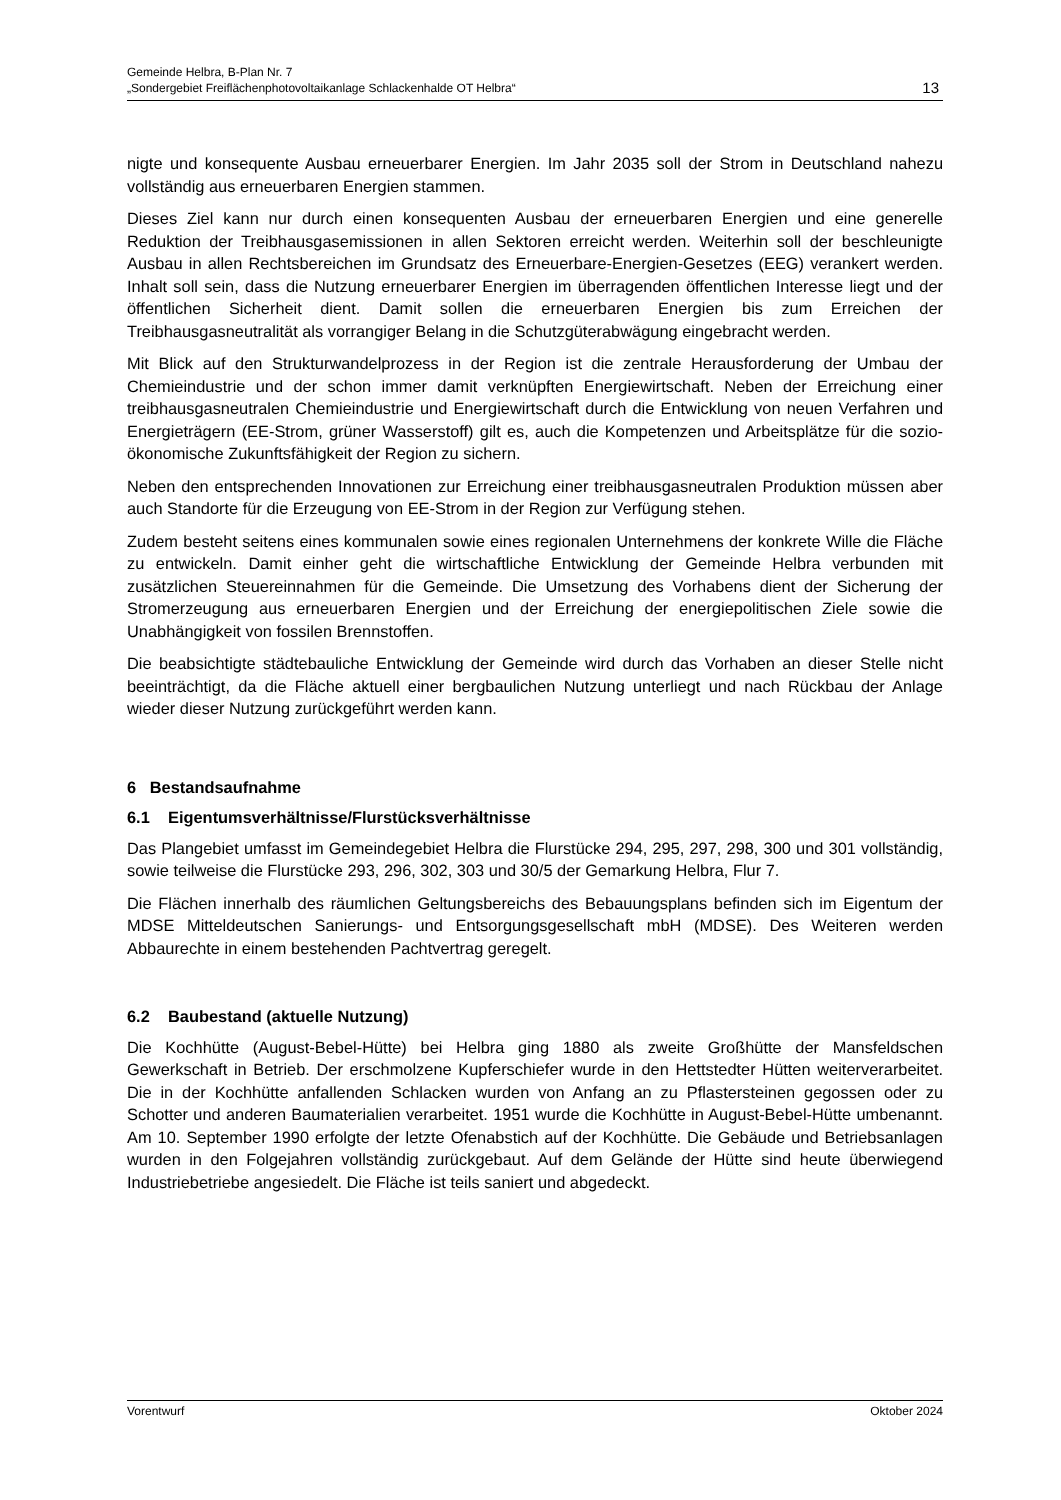Gemeinde Helbra, B-Plan Nr. 7
„Sondergebiet Freiflächenphotovoltaikanlage Schlackenhalde OT Helbra“13
nigte und konsequente Ausbau erneuerbarer Energien. Im Jahr 2035 soll der Strom in Deutschland nahezu vollständig aus erneuerbaren Energien stammen.
Dieses Ziel kann nur durch einen konsequenten Ausbau der erneuerbaren Energien und eine generelle Reduktion der Treibhausgasemissionen in allen Sektoren erreicht werden. Weiterhin soll der beschleunigte Ausbau in allen Rechtsbereichen im Grundsatz des Erneuerbare-Energien-Gesetzes (EEG) verankert werden. Inhalt soll sein, dass die Nutzung erneuerbarer Energien im überragenden öffentlichen Interesse liegt und der öffentlichen Sicherheit dient. Damit sollen die erneuerbaren Energien bis zum Erreichen der Treibhausgasneutralität als vorrangiger Belang in die Schutzgüterabwägung eingebracht werden.
Mit Blick auf den Strukturwandelprozess in der Region ist die zentrale Herausforderung der Umbau der Chemieindustrie und der schon immer damit verknüpften Energiewirtschaft. Neben der Erreichung einer treibhausgasneutralen Chemieindustrie und Energiewirtschaft durch die Entwicklung von neuen Verfahren und Energieträgern (EE-Strom, grüner Wasserstoff) gilt es, auch die Kompetenzen und Arbeitsplätze für die sozio-ökonomische Zukunftsfähigkeit der Region zu sichern.
Neben den entsprechenden Innovationen zur Erreichung einer treibhausgasneutralen Produktion müssen aber auch Standorte für die Erzeugung von EE-Strom in der Region zur Verfügung stehen.
Zudem besteht seitens eines kommunalen sowie eines regionalen Unternehmens der konkrete Wille die Fläche zu entwickeln. Damit einher geht die wirtschaftliche Entwicklung der Gemeinde Helbra verbunden mit zusätzlichen Steuereinnahmen für die Gemeinde. Die Umsetzung des Vorhabens dient der Sicherung der Stromerzeugung aus erneuerbaren Energien und der Erreichung der energiepolitischen Ziele sowie die Unabhängigkeit von fossilen Brennstoffen.
Die beabsichtigte städtebauliche Entwicklung der Gemeinde wird durch das Vorhaben an dieser Stelle nicht beeinträchtigt, da die Fläche aktuell einer bergbaulichen Nutzung unterliegt und nach Rückbau der Anlage wieder dieser Nutzung zurückgeführt werden kann.
6 Bestandsaufnahme
6.1 Eigentumsverhältnisse/Flurstücksverhältnisse
Das Plangebiet umfasst im Gemeindegebiet Helbra die Flurstücke 294, 295, 297, 298, 300 und 301 vollständig, sowie teilweise die Flurstücke 293, 296, 302, 303 und 30/5 der Gemarkung Helbra, Flur 7.
Die Flächen innerhalb des räumlichen Geltungsbereichs des Bebauungsplans befinden sich im Eigentum der MDSE Mitteldeutschen Sanierungs- und Entsorgungsgesellschaft mbH (MDSE). Des Weiteren werden Abbaurechte in einem bestehenden Pachtvertrag geregelt.
6.2 Baubestand (aktuelle Nutzung)
Die Kochhütte (August-Bebel-Hütte) bei Helbra ging 1880 als zweite Großhütte der Mansfeldschen Gewerkschaft in Betrieb. Der erschmolzene Kupferschiefer wurde in den Hettstedter Hütten weiterverarbeitet. Die in der Kochhütte anfallenden Schlacken wurden von Anfang an zu Pflastersteinen gegossen oder zu Schotter und anderen Baumaterialien verarbeitet. 1951 wurde die Kochhütte in August-Bebel-Hütte umbenannt. Am 10. September 1990 erfolgte der letzte Ofenabstich auf der Kochhütte. Die Gebäude und Betriebsanlagen wurden in den Folgejahren vollständig zurückgebaut. Auf dem Gelände der Hütte sind heute überwiegend Industriebetriebe angesiedelt. Die Fläche ist teils saniert und abgedeckt.
Vorentwurf Oktober 2024